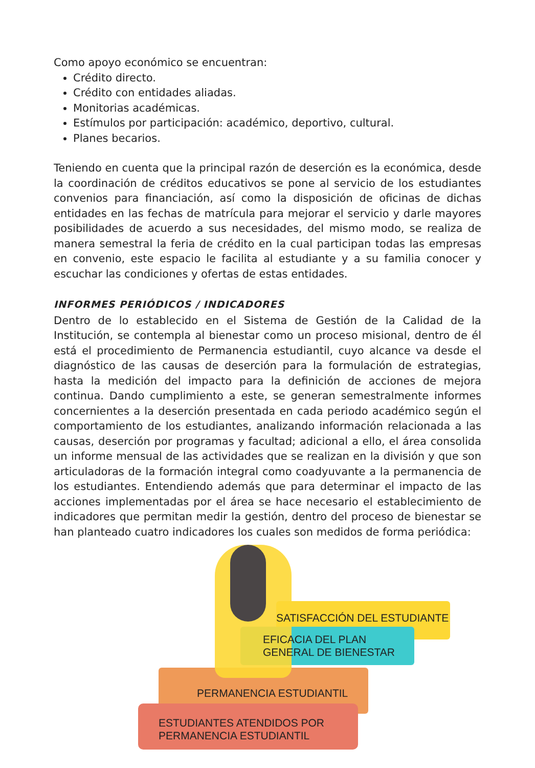Como apoyo económico se encuentran:
Crédito directo.
Crédito con entidades aliadas.
Monitorias académicas.
Estímulos por participación: académico, deportivo, cultural.
Planes becarios.
Teniendo en cuenta que la principal razón de deserción es la económica, desde la coordinación de créditos educativos se pone al servicio de los estudiantes convenios para financiación, así como la disposición de oficinas de dichas entidades en las fechas de matrícula para mejorar el servicio y darle mayores posibilidades de acuerdo a sus necesidades, del mismo modo, se realiza de manera semestral la feria de crédito en la cual participan todas las empresas en convenio, este espacio le facilita al estudiante y a su familia conocer y escuchar las condiciones y ofertas de estas entidades.
INFORMES PERIÓDICOS / INDICADORES
Dentro de lo establecido en el Sistema de Gestión de la Calidad de la Institución, se contempla al bienestar como un proceso misional, dentro de él está el procedimiento de Permanencia estudiantil, cuyo alcance va desde el diagnóstico de las causas de deserción para la formulación de estrategias, hasta la medición del impacto para la definición de acciones de mejora continua. Dando cumplimiento a este, se generan semestralmente informes concernientes a la deserción presentada en cada periodo académico según el comportamiento de los estudiantes, analizando información relacionada a las causas, deserción por programas y facultad; adicional a ello, el área consolida un informe mensual de las actividades que se realizan en la división y que son articuladoras de la formación integral como coadyuvante a la permanencia de los estudiantes. Entendiendo además que para determinar el impacto de las acciones implementadas por el área se hace necesario el establecimiento de indicadores que permitan medir la gestión, dentro del proceso de bienestar se han planteado cuatro indicadores los cuales son medidos de forma periódica:
SATISFACCIÓN DEL ESTUDIANTE
EFICACIA DEL PLAN
GENERAL DE BIENESTAR
PERMANENCIA ESTUDIANTIL
ESTUDIANTES ATENDIDOS POR
PERMANENCIA ESTUDIANTIL